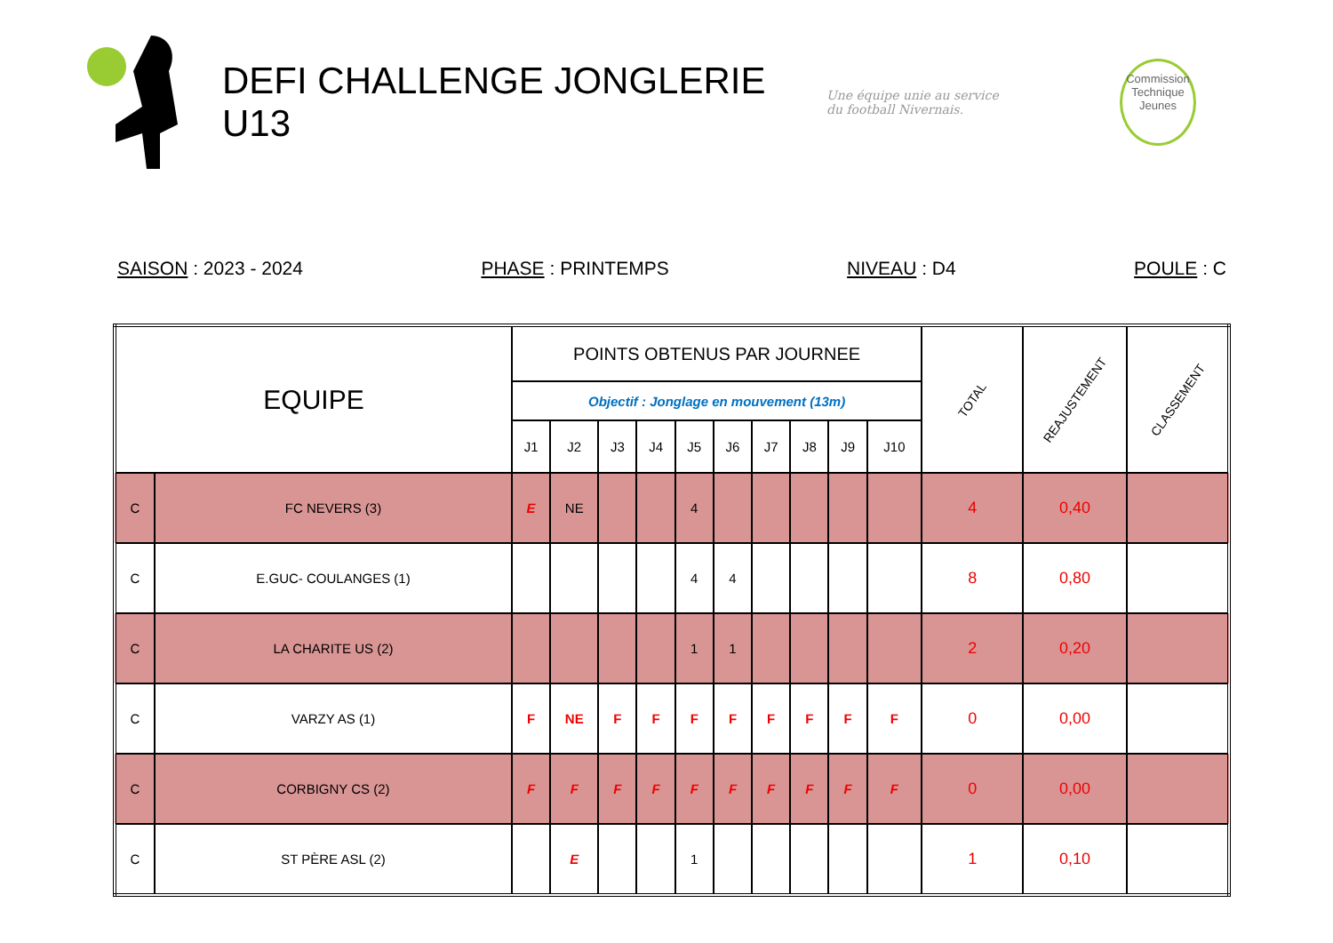DEFI CHALLENGE JONGLERIE U13
Une équipe unie au service
du football Nivernais.
Commission
Technique
Jeunes
SAISON : 2023 - 2024 PHASE : PRINTEMPS NIVEAU : D4 POULE : C
| EQUIPE | | POINTS OBTENUS PAR JOURNEE | | | | | | | | | | TOTAL | REAJUSTEMENT | CLASSEMENT |
| --- | --- | --- | --- | --- | --- | --- | --- | --- | --- | --- | --- | --- | --- | --- |
| | | Objectif : Jonglage en mouvement (13m) | | | | | | | | | | | | |
| | | J1 | J2 | J3 | J4 | J5 | J6 | J7 | J8 | J9 | J10 | | | |
| C | FC NEVERS (3) | E | NE | | | 4 | | | | | | 4 | 0,40 | |
| C | E.GUC- COULANGES (1) | | | | | 4 | 4 | | | | | 8 | 0,80 | |
| C | LA CHARITE US (2) | | | | | 1 | 1 | | | | | 2 | 0,20 | |
| C | VARZY AS (1) | F | NE | F | F | F | F | F | F | F | F | 0 | 0,00 | |
| C | CORBIGNY CS (2) | F | F | F | F | F | F | F | F | F | F | 0 | 0,00 | |
| C | ST PÈRE ASL (2) | | E | | | 1 | | | | | | 1 | 0,10 | |